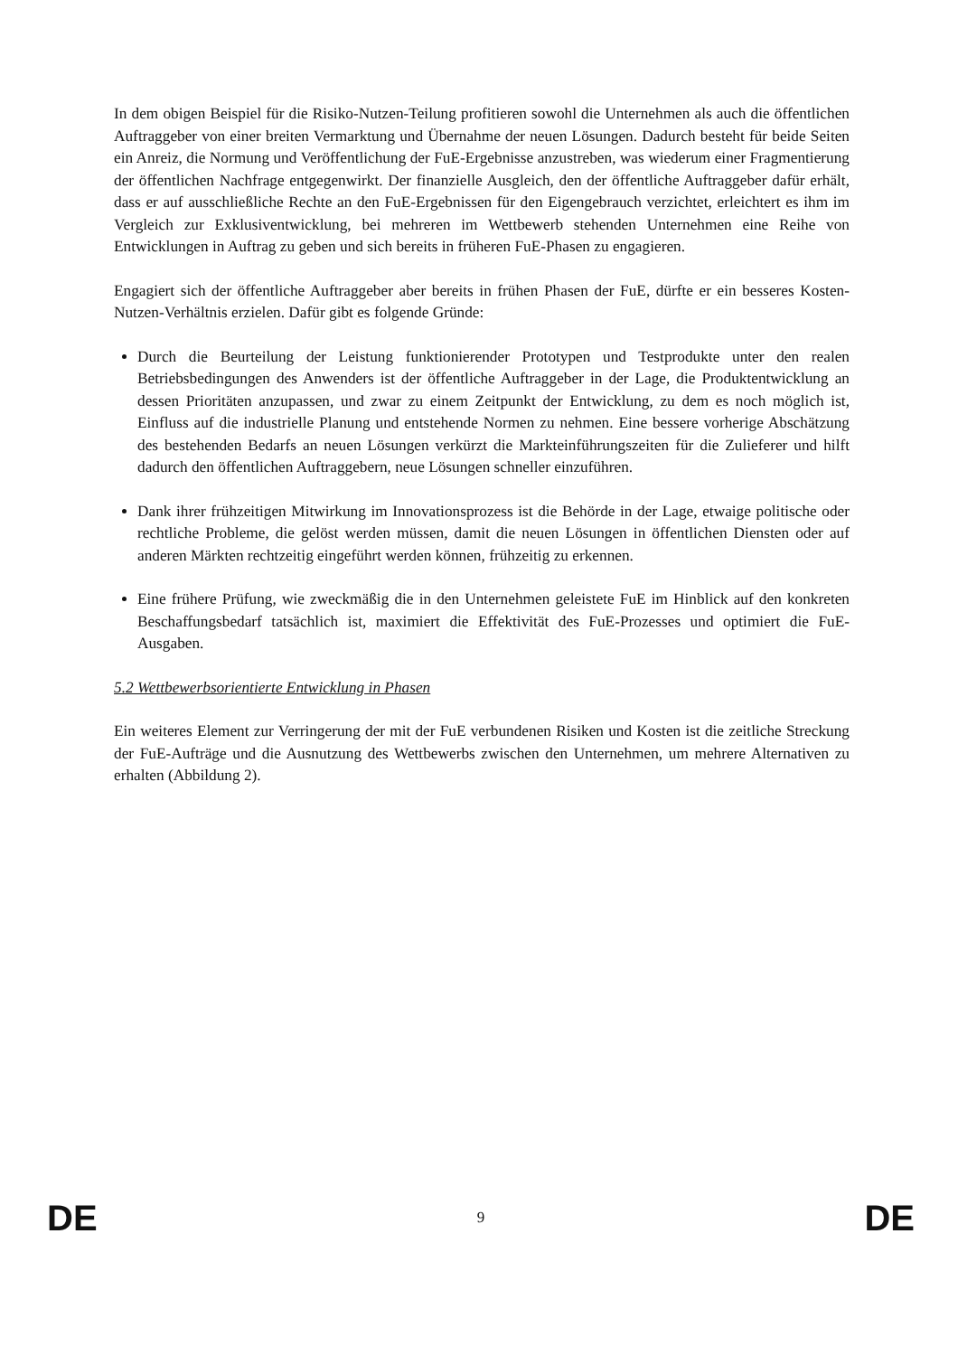In dem obigen Beispiel für die Risiko-Nutzen-Teilung profitieren sowohl die Unternehmen als auch die öffentlichen Auftraggeber von einer breiten Vermarktung und Übernahme der neuen Lösungen. Dadurch besteht für beide Seiten ein Anreiz, die Normung und Veröffentlichung der FuE-Ergebnisse anzustreben, was wiederum einer Fragmentierung der öffentlichen Nachfrage entgegenwirkt. Der finanzielle Ausgleich, den der öffentliche Auftraggeber dafür erhält, dass er auf ausschließliche Rechte an den FuE-Ergebnissen für den Eigengebrauch verzichtet, erleichtert es ihm im Vergleich zur Exklusiventwicklung, bei mehreren im Wettbewerb stehenden Unternehmen eine Reihe von Entwicklungen in Auftrag zu geben und sich bereits in früheren FuE-Phasen zu engagieren.
Engagiert sich der öffentliche Auftraggeber aber bereits in frühen Phasen der FuE, dürfte er ein besseres Kosten-Nutzen-Verhältnis erzielen. Dafür gibt es folgende Gründe:
Durch die Beurteilung der Leistung funktionierender Prototypen und Testprodukte unter den realen Betriebsbedingungen des Anwenders ist der öffentliche Auftraggeber in der Lage, die Produktentwicklung an dessen Prioritäten anzupassen, und zwar zu einem Zeitpunkt der Entwicklung, zu dem es noch möglich ist, Einfluss auf die industrielle Planung und entstehende Normen zu nehmen. Eine bessere vorherige Abschätzung des bestehenden Bedarfs an neuen Lösungen verkürzt die Markteinführungszeiten für die Zulieferer und hilft dadurch den öffentlichen Auftraggebern, neue Lösungen schneller einzuführen.
Dank ihrer frühzeitigen Mitwirkung im Innovationsprozess ist die Behörde in der Lage, etwaige politische oder rechtliche Probleme, die gelöst werden müssen, damit die neuen Lösungen in öffentlichen Diensten oder auf anderen Märkten rechtzeitig eingeführt werden können, frühzeitig zu erkennen.
Eine frühere Prüfung, wie zweckmäßig die in den Unternehmen geleistete FuE im Hinblick auf den konkreten Beschaffungsbedarf tatsächlich ist, maximiert die Effektivität des FuE-Prozesses und optimiert die FuE-Ausgaben.
5.2 Wettbewerbsorientierte Entwicklung in Phasen
Ein weiteres Element zur Verringerung der mit der FuE verbundenen Risiken und Kosten ist die zeitliche Streckung der FuE-Aufträge und die Ausnutzung des Wettbewerbs zwischen den Unternehmen, um mehrere Alternativen zu erhalten (Abbildung 2).
DE 9 DE